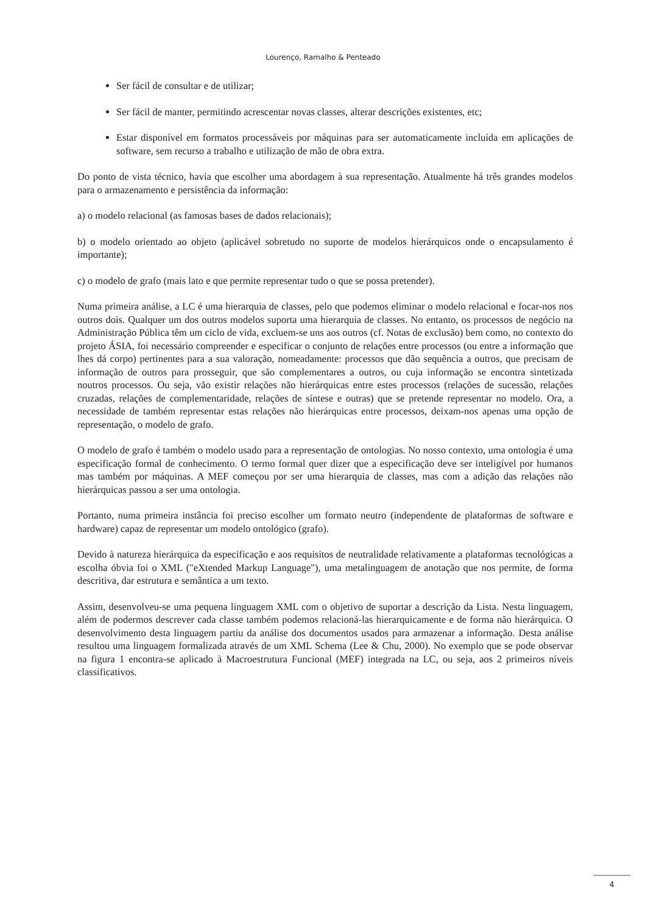Lourenço, Ramalho & Penteado
Ser fácil de consultar e de utilizar;
Ser fácil de manter, permitindo acrescentar novas classes, alterar descrições existentes, etc;
Estar disponível em formatos processáveis por máquinas para ser automaticamente incluída em aplicações de software, sem recurso a trabalho e utilização de mão de obra extra.
Do ponto de vista técnico, havia que escolher uma abordagem à sua representação. Atualmente há três grandes modelos para o armazenamento e persistência da informação:
a) o modelo relacional (as famosas bases de dados relacionais);
b) o modelo orientado ao objeto (aplicável sobretudo no suporte de modelos hierárquicos onde o encapsulamento é importante);
c) o modelo de grafo (mais lato e que permite representar tudo o que se possa pretender).
Numa primeira análise, a LC é uma hierarquia de classes, pelo que podemos eliminar o modelo relacional e focar-nos nos outros dois. Qualquer um dos outros modelos suporta uma hierarquia de classes. No entanto, os processos de negócio na Administração Pública têm um ciclo de vida, excluem-se uns aos outros (cf. Notas de exclusão) bem como, no contexto do projeto ÁSIA, foi necessário compreender e especificar o conjunto de relações entre processos (ou entre a informação que lhes dá corpo) pertinentes para a sua valoração, nomeadamente: processos que dão sequência a outros, que precisam de informação de outros para prosseguir, que são complementares a outros, ou cuja informação se encontra sintetizada noutros processos. Ou seja, vão existir relações não hierárquicas entre estes processos (relações de sucessão, relações cruzadas, relações de complementaridade, relações de síntese e outras) que se pretende representar no modelo. Ora, a necessidade de também representar estas relações não hierárquicas entre processos, deixam-nos apenas uma opção de representação, o modelo de grafo.
O modelo de grafo é também o modelo usado para a representação de ontologias. No nosso contexto, uma ontologia é uma especificação formal de conhecimento. O termo formal quer dizer que a especificação deve ser inteligível por humanos mas também por máquinas. A MEF começou por ser uma hierarquia de classes, mas com a adição das relações não hierárquicas passou a ser uma ontologia.
Portanto, numa primeira instância foi preciso escolher um formato neutro (independente de plataformas de software e hardware) capaz de representar um modelo ontológico (grafo).
Devido à natureza hierárquica da especificação e aos requisitos de neutralidade relativamente a plataformas tecnológicas a escolha óbvia foi o XML ("eXtended Markup Language"), uma metalinguagem de anotação que nos permite, de forma descritiva, dar estrutura e semântica a um texto.
Assim, desenvolveu-se uma pequena linguagem XML com o objetivo de suportar a descrição da Lista. Nesta linguagem, além de podermos descrever cada classe também podemos relacioná-las hierarquicamente e de forma não hierárquica. O desenvolvimento desta linguagem partiu da análise dos documentos usados para armazenar a informação. Desta análise resultou uma linguagem formalizada através de um XML Schema (Lee & Chu, 2000). No exemplo que se pode observar na figura 1 encontra-se aplicado à Macroestrutura Funcional (MEF) integrada na LC, ou seja, aos 2 primeiros níveis classificativos.
4